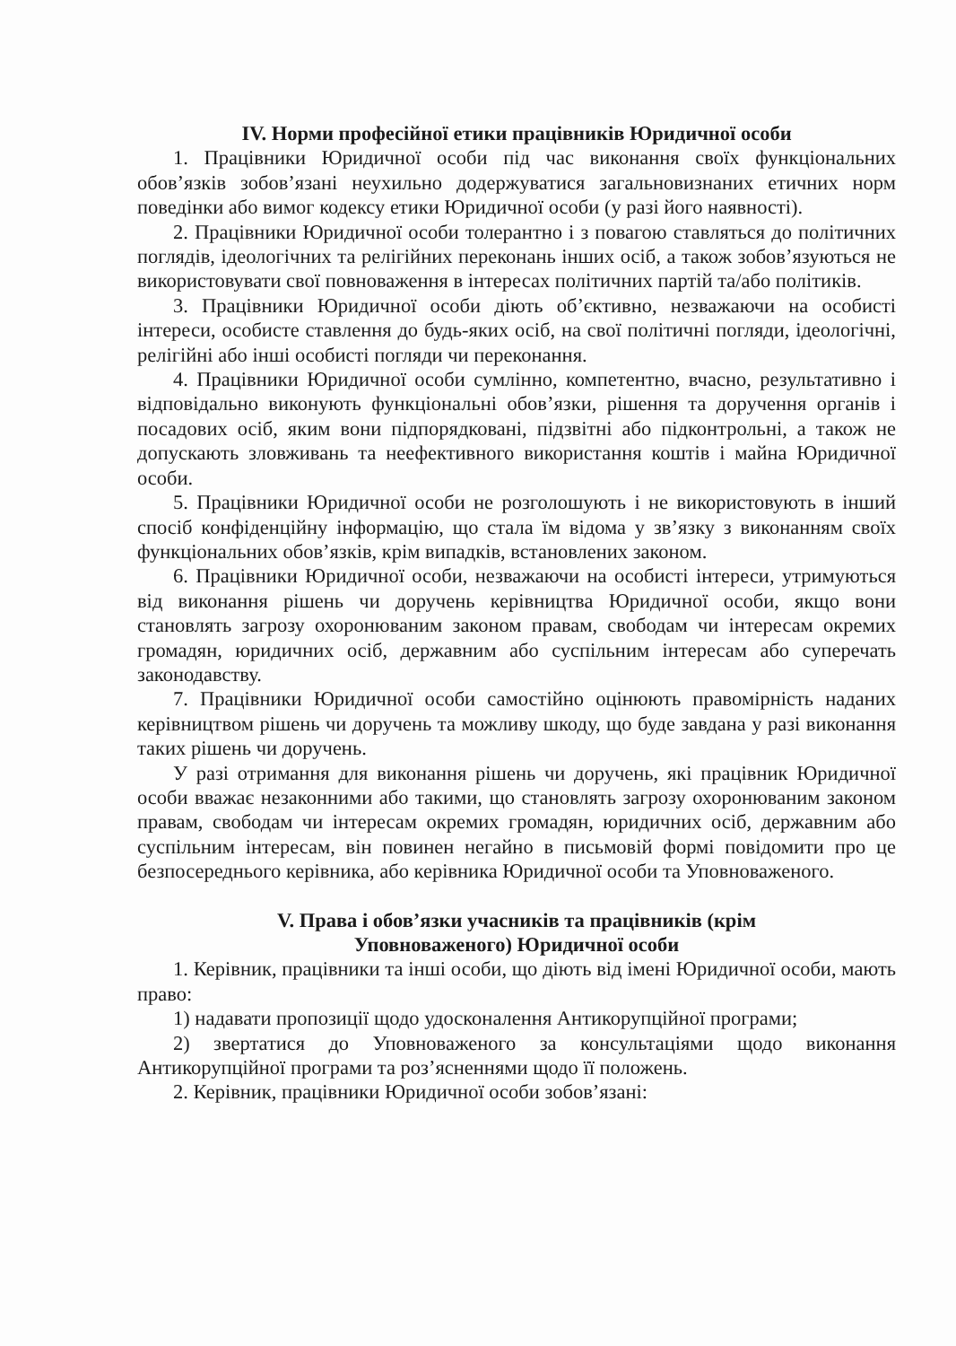IV. Норми професійної етики працівників Юридичної особи
1. Працівники Юридичної особи під час виконання своїх функціональних обов’язків зобов’язані неухильно додержуватися загальновизнаних етичних норм поведінки або вимог кодексу етики Юридичної особи (у разі його наявності).
2. Працівники Юридичної особи толерантно і з повагою ставляться до політичних поглядів, ідеологічних та релігійних переконань інших осіб, а також зобов’язуються не використовувати свої повноваження в інтересах політичних партій та/або політиків.
3. Працівники Юридичної особи діють об’єктивно, незважаючи на особисті інтереси, особисте ставлення до будь-яких осіб, на свої політичні погляди, ідеологічні, релігійні або інші особисті погляди чи переконання.
4. Працівники Юридичної особи сумлінно, компетентно, вчасно, результативно і відповідально виконують функціональні обов’язки, рішення та доручення органів і посадових осіб, яким вони підпорядковані, підзвітні або підконтрольні, а також не допускають зловживань та неефективного використання коштів і майна Юридичної особи.
5. Працівники Юридичної особи не розголошують і не використовують в інший спосіб конфіденційну інформацію, що стала їм відома у зв’язку з виконанням своїх функціональних обов’язків, крім випадків, встановлених законом.
6. Працівники Юридичної особи, незважаючи на особисті інтереси, утримуються від виконання рішень чи доручень керівництва Юридичної особи, якщо вони становлять загрозу охоронюваним законом правам, свободам чи інтересам окремих громадян, юридичних осіб, державним або суспільним інтересам або суперечать законодавству.
7. Працівники Юридичної особи самостійно оцінюють правомірність наданих керівництвом рішень чи доручень та можливу шкоду, що буде завдана у разі виконання таких рішень чи доручень.
У разі отримання для виконання рішень чи доручень, які працівник Юридичної особи вважає незаконними або такими, що становлять загрозу охоронюваним законом правам, свободам чи інтересам окремих громадян, юридичних осіб, державним або суспільним інтересам, він повинен негайно в письмовій формі повідомити про це безпосереднього керівника, або керівника Юридичної особи та Уповноваженого.
V. Права і обов’язки учасників та працівників (крім
Уповноваженого) Юридичної особи
1. Керівник, працівники та інші особи, що діють від імені Юридичної особи, мають право:
1) надавати пропозиції щодо удосконалення Антикорупційної програми;
2) звертатися до Уповноваженого за консультаціями щодо виконання Антикорупційної програми та роз’ясненнями щодо її положень.
2. Керівник, працівники Юридичної особи зобов’язані: